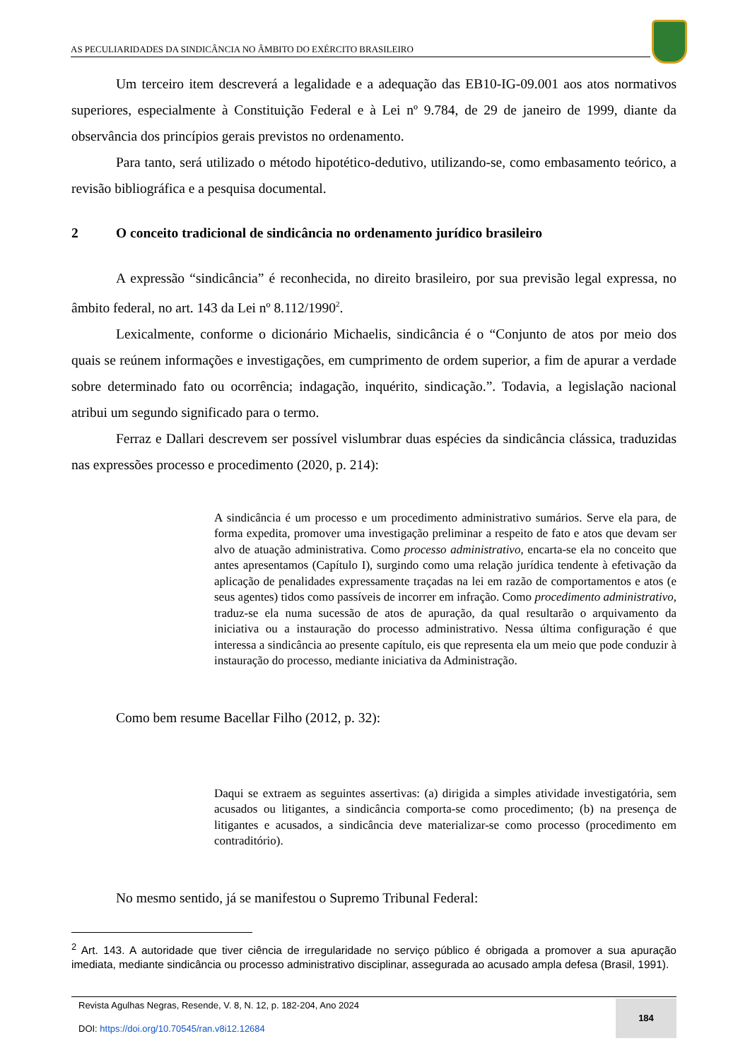AS PECULIARIDADES DA SINDICÂNCIA NO ÂMBITO DO EXÉRCITO BRASILEIRO
Um terceiro item descreverá a legalidade e a adequação das EB10-IG-09.001 aos atos normativos superiores, especialmente à Constituição Federal e à Lei nº 9.784, de 29 de janeiro de 1999, diante da observância dos princípios gerais previstos no ordenamento.
Para tanto, será utilizado o método hipotético-dedutivo, utilizando-se, como embasamento teórico, a revisão bibliográfica e a pesquisa documental.
2 O conceito tradicional de sindicância no ordenamento jurídico brasileiro
A expressão “sindicância” é reconhecida, no direito brasileiro, por sua previsão legal expressa, no âmbito federal, no art. 143 da Lei nº 8.112/1990<sup>2</sup>.
Lexicalmente, conforme o dicionário Michaelis, sindicância é o “Conjunto de atos por meio dos quais se reúnem informações e investigações, em cumprimento de ordem superior, a fim de apurar a verdade sobre determinado fato ou ocorrência; indagação, inquérito, sindicação.”. Todavia, a legislação nacional atribui um segundo significado para o termo.
Ferraz e Dallari descrevem ser possível vislumbrar duas espécies da sindicância clássica, traduzidas nas expressões processo e procedimento (2020, p. 214):
A sindicância é um processo e um procedimento administrativo sumários. Serve ela para, de forma expedita, promover uma investigação preliminar a respeito de fato e atos que devam ser alvo de atuação administrativa. Como processo administrativo, encarta-se ela no conceito que antes apresentamos (Capítulo I), surgindo como uma relação jurídica tendente à efetivação da aplicação de penalidades expressamente traçadas na lei em razão de comportamentos e atos (e seus agentes) tidos como passíveis de incorrer em infração. Como procedimento administrativo, traduz-se ela numa sucessão de atos de apuração, da qual resultarão o arquivamento da iniciativa ou a instauração do processo administrativo. Nessa última configuração é que interessa a sindicância ao presente capítulo, eis que representa ela um meio que pode conduzir à instauração do processo, mediante iniciativa da Administração.
Como bem resume Bacellar Filho (2012, p. 32):
Daqui se extraem as seguintes assertivas: (a) dirigida a simples atividade investigatória, sem acusados ou litigantes, a sindicância comporta-se como procedimento; (b) na presença de litigantes e acusados, a sindicância deve materializar-se como processo (procedimento em contraditório).
No mesmo sentido, já se manifestou o Supremo Tribunal Federal:
<sup>2</sup> Art. 143. A autoridade que tiver ciência de irregularidade no serviço público é obrigada a promover a sua apuração imediata, mediante sindicância ou processo administrativo disciplinar, assegurada ao acusado ampla defesa (Brasil, 1991).
Revista Agulhas Negras, Resende, V. 8, N. 12, p. 182-204, Ano 2024
DOI: https://doi.org/10.70545/ran.v8i12.12684
184